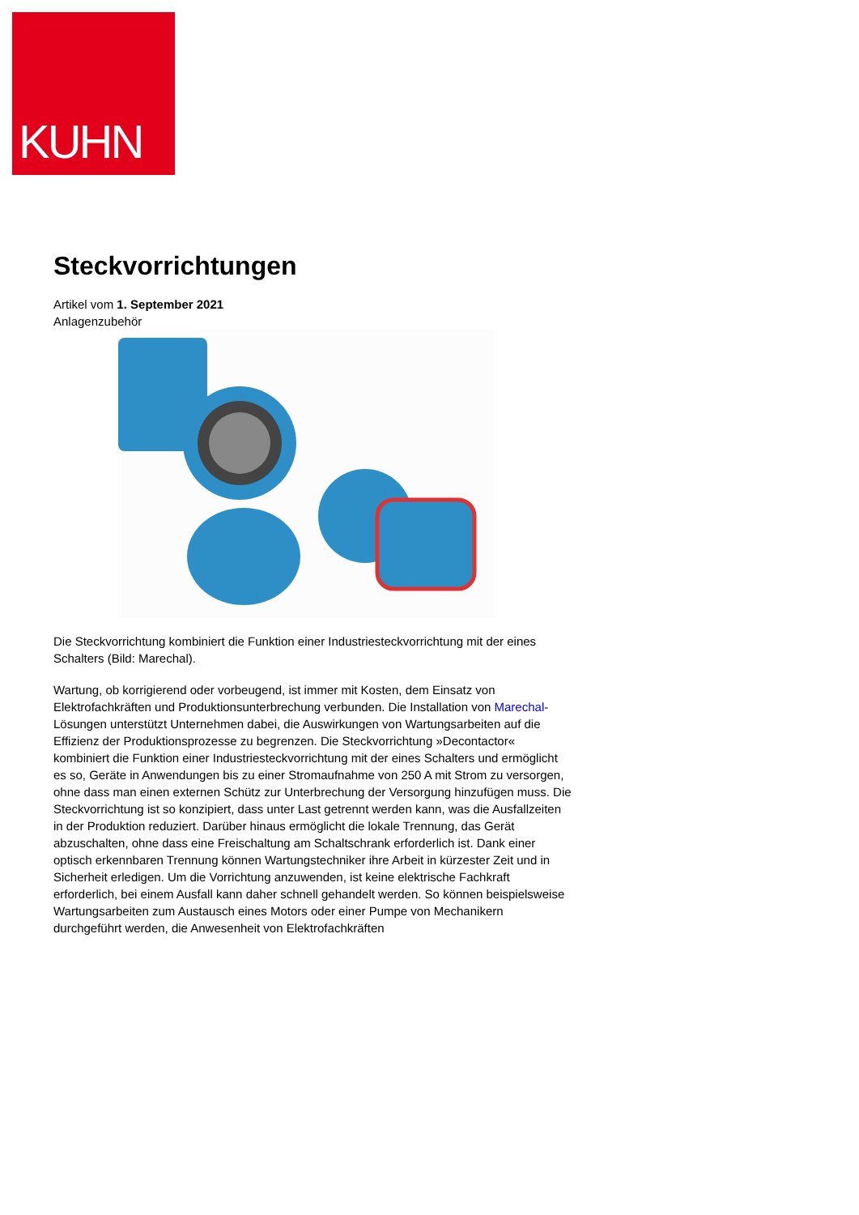KUHN
Steckvorrichtungen
Artikel vom 1. September 2021
Anlagenzubehör
Die Steckvorrichtung kombiniert die Funktion einer Industriesteckvorrichtung mit der eines Schalters (Bild: Marechal).
Wartung, ob korrigierend oder vorbeugend, ist immer mit Kosten, dem Einsatz von Elektrofachkräften und Produktionsunterbrechung verbunden. Die Installation von Marechal-Lösungen unterstützt Unternehmen dabei, die Auswirkungen von Wartungsarbeiten auf die Effizienz der Produktionsprozesse zu begrenzen. Die Steckvorrichtung »Decontactor« kombiniert die Funktion einer Industriesteckvorrichtung mit der eines Schalters und ermöglicht es so, Geräte in Anwendungen bis zu einer Stromaufnahme von 250 A mit Strom zu versorgen, ohne dass man einen externen Schütz zur Unterbrechung der Versorgung hinzufügen muss. Die Steckvorrichtung ist so konzipiert, dass unter Last getrennt werden kann, was die Ausfallzeiten in der Produktion reduziert. Darüber hinaus ermöglicht die lokale Trennung, das Gerät abzuschalten, ohne dass eine Freischaltung am Schaltschrank erforderlich ist. Dank einer optisch erkennbaren Trennung können Wartungstechniker ihre Arbeit in kürzester Zeit und in Sicherheit erledigen. Um die Vorrichtung anzuwenden, ist keine elektrische Fachkraft erforderlich, bei einem Ausfall kann daher schnell gehandelt werden. So können beispielsweise Wartungsarbeiten zum Austausch eines Motors oder einer Pumpe von Mechanikern durchgeführt werden, die Anwesenheit von Elektrofachkräften